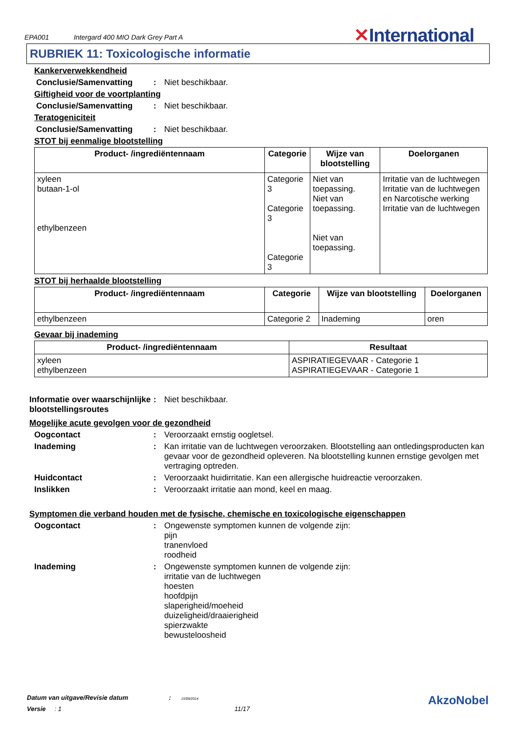EPA001 Intergard 400 MIO Dark Grey Part A
✕International
RUBRIEK 11: Toxicologische informatie
Kankerverwekkendheid
Conclusie/Samenvatting : Niet beschikbaar.
Giftigheid voor de voortplanting
Conclusie/Samenvatting : Niet beschikbaar.
Teratogeniciteit
Conclusie/Samenvatting : Niet beschikbaar.
STOT bij eenmalige blootstelling
| Product- /ingrediëntennaam | Categorie | Wijze van blootstelling | Doelorganen |
| --- | --- | --- | --- |
| xyleen butaan-1-ol ethylbenzeen | Categorie 3 Categorie 3 Categorie 3 | Niet van toepassing. Niet van toepassing. Niet van toepassing. | Irritatie van de luchtwegen Irritatie van de luchtwegen en Narcotische werking Irritatie van de luchtwegen |
STOT bij herhaalde blootstelling
| Product- /ingrediëntennaam | Categorie | Wijze van blootstelling | Doelorganen |
| --- | --- | --- | --- |
| ethylbenzeen | Categorie 2 | Inademing | oren |
Gevaar bij inademing
| Product- /ingrediëntennaam | Resultaat |
| --- | --- |
| xyleen ethylbenzeen | ASPIRATIEGEVAAR - Categorie 1 ASPIRATIEGEVAAR - Categorie 1 |
Informatie over waarschijnlijke blootstellingsroutes
: Niet beschikbaar.
Mogelijke acute gevolgen voor de gezondheid
Oogcontact : Veroorzaakt ernstig oogletsel.
Inademing : Kan irritatie van de luchtwegen veroorzaken. Blootstelling aan ontledingsproducten kan gevaar voor de gezondheid opleveren. Na blootstelling kunnen ernstige gevolgen met vertraging optreden.
Huidcontact : Veroorzaakt huidirritatie. Kan een allergische huidreactie veroorzaken.
Inslikken : Veroorzaakt irritatie aan mond, keel en maag.
Symptomen die verband houden met de fysische, chemische en toxicologische eigenschappen
Oogcontact : Ongewenste symptomen kunnen de volgende zijn:
pijn
tranenvloed
roodheid
Inademing : Ongewenste symptomen kunnen de volgende zijn:
irritatie van de luchtwegen
hoesten
hoofdpijn
slaperigheid/moeheid
duizeligheid/draaierigheid
spierzwakte
bewusteloosheid
Datum van uitgave/Revisie datum : 15/08/2014.
Versie : 1 11/17 AkzoNobel